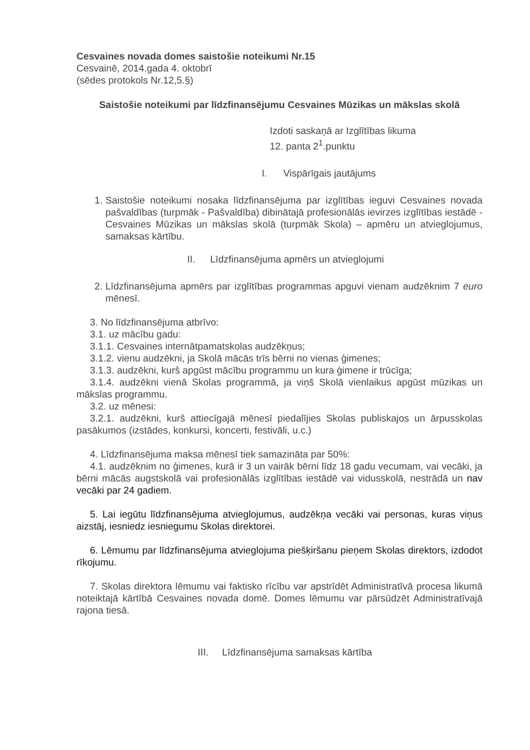Cesvaines novada domes saistošie noteikumi Nr.15
Cesvainē, 2014.gada 4. oktobrī
(sēdes protokols Nr.12,5.§)
Saistošie noteikumi par līdzfinansējumu Cesvaines Mūzikas un mākslas skolā
Izdoti saskaņā ar Izglītības likuma
12. panta 2<sup>1</sup>.punktu
I. Vispārīgais jautājums
1. Saistošie noteikumi nosaka līdzfinansējuma par izglītības ieguvi Cesvaines novada pašvaldības (turpmāk - Pašvaldība) dibinātajā profesionālās ievirzes izglītības iestādē - Cesvaines Mūzikas un mākslas skolā (turpmāk Skola) – apmēru un atvieglojumus, samaksas kārtību.
II. Līdzfinansējuma apmērs un atvieglojumi
2. Līdzfinansējuma apmērs par izglītības programmas apguvi vienam audzēknim 7 euro mēnesī.
3. No līdzfinansējuma atbrīvo:
3.1. uz mācību gadu:
3.1.1. Cesvaines internātpamatskolas audzēkņus;
3.1.2. vienu audzēkni, ja Skolā mācās trīs bērni no vienas ģimenes;
3.1.3. audzēkni, kurš apgūst mācību programmu un kura ģimene ir trūcīga;
3.1.4. audzēkni vienā Skolas programmā, ja viņš Skolā vienlaikus apgūst mūzikas un mākslas programmu.
3.2. uz mēnesi:
3.2.1. audzēkni, kurš attiecīgajā mēnesī piedalījies Skolas publiskajos un ārpusskolas pasākumos (izstādes, konkursi, koncerti, festivāli, u.c.)
4. Līdzfinansējuma maksa mēnesī tiek samazināta par 50%:
4.1. audzēknim no ģimenes, kurā ir 3 un vairāk bērni līdz 18 gadu vecumam, vai vecāki, ja bērni mācās augstskolā vai profesionālās izglītības iestādē vai vidusskolā, nestrādā un nav vecāki par 24 gadiem.
5. Lai iegūtu līdzfinansējuma atvieglojumus, audzēkņa vecāki vai personas, kuras viņus aizstāj, iesniedz iesniegumu Skolas direktorei.
6. Lēmumu par līdzfinansējuma atvieglojuma piešķiršanu pieņem Skolas direktors, izdodot rīkojumu.
7. Skolas direktora lēmumu vai faktisko rīcību var apstrīdēt Administratīvā procesa likumā noteiktajā kārtībā Cesvaines novada domē. Domes lēmumu var pārsūdzēt Administratīvajā rajona tiesā.
III. Līdzfinansējuma samaksas kārtība